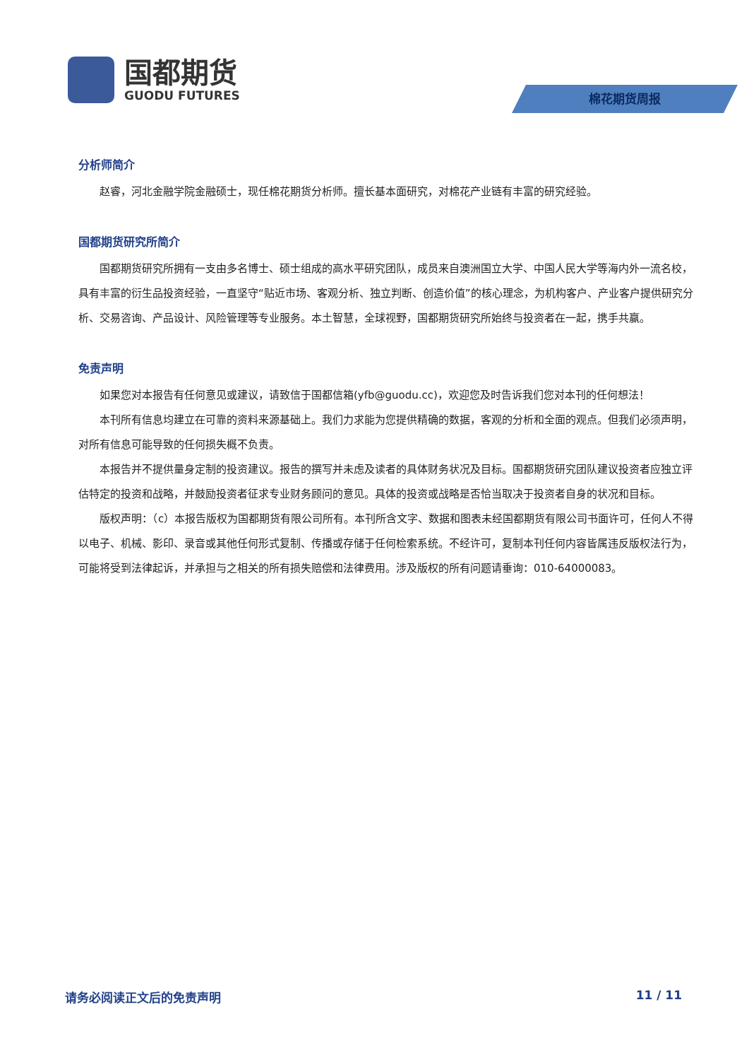国都期货
GUODU FUTURES
棉花期货周报
分析师简介
赵睿，河北金融学院金融硕士，现任棉花期货分析师。擅长基本面研究，对棉花产业链有丰富的研究经验。
国都期货研究所简介
国都期货研究所拥有一支由多名博士、硕士组成的高水平研究团队，成员来自澳洲国立大学、中国人民大学等海内外一流名校，具有丰富的衍生品投资经验，一直坚守“贴近市场、客观分析、独立判断、创造价值”的核心理念，为机构客户、产业客户提供研究分析、交易咨询、产品设计、风险管理等专业服务。本土智慧，全球视野，国都期货研究所始终与投资者在一起，携手共赢。
免责声明
如果您对本报告有任何意见或建议，请致信于国都信箱(yfb@guodu.cc)，欢迎您及时告诉我们您对本刊的任何想法！
本刊所有信息均建立在可靠的资料来源基础上。我们力求能为您提供精确的数据，客观的分析和全面的观点。但我们必须声明，对所有信息可能导致的任何损失概不负责。
本报告并不提供量身定制的投资建议。报告的撰写并未虑及读者的具体财务状况及目标。国都期货研究团队建议投资者应独立评估特定的投资和战略，并鼓励投资者征求专业财务顾问的意见。具体的投资或战略是否恰当取决于投资者自身的状况和目标。
版权声明：（c）本报告版权为国都期货有限公司所有。本刊所含文字、数据和图表未经国都期货有限公司书面许可，任何人不得以电子、机械、影印、录音或其他任何形式复制、传播或存储于任何检索系统。不经许可，复制本刊任何内容皆属违反版权法行为，可能将受到法律起诉，并承担与之相关的所有损失赔偿和法律费用。涉及版权的所有问题请垂询：010-64000083。
请务必阅读正文后的免责声明 11 / 11